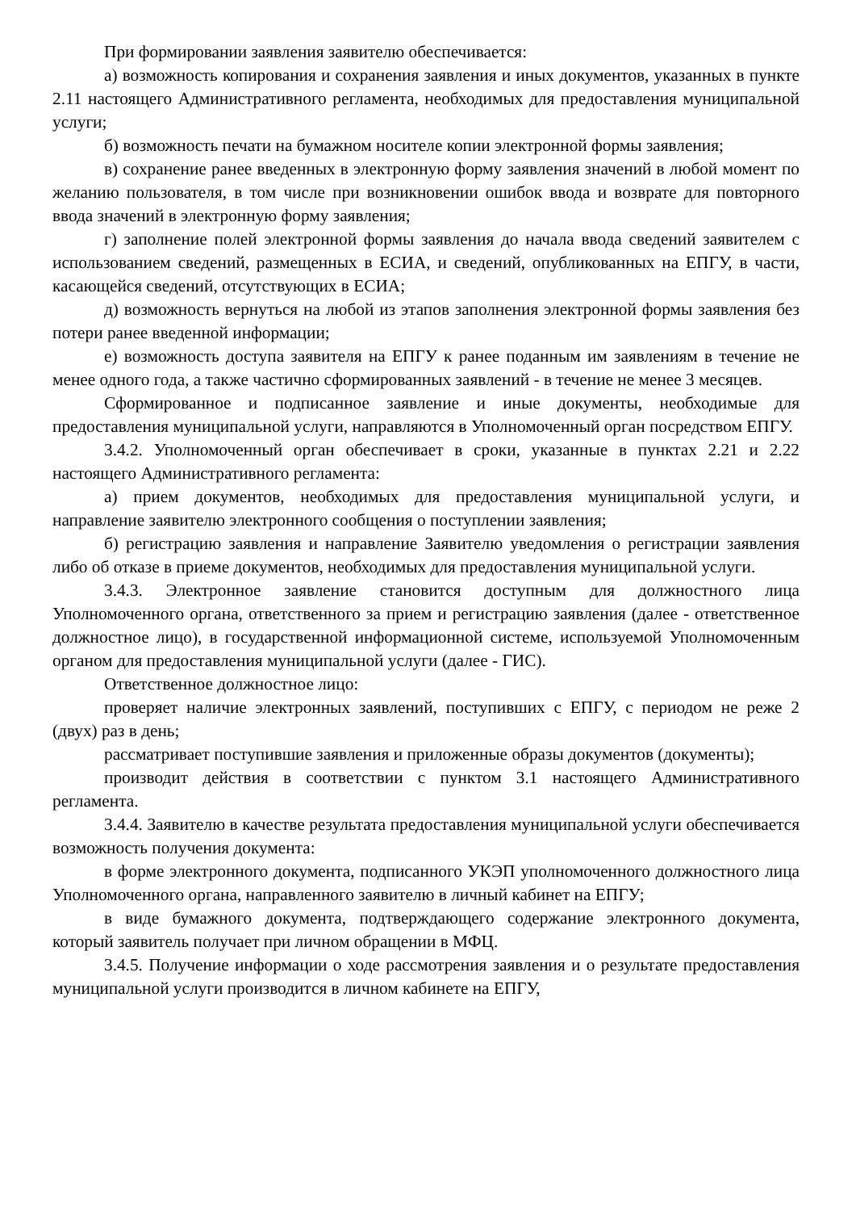При формировании заявления заявителю обеспечивается:
а) возможность копирования и сохранения заявления и иных документов, указанных в пункте 2.11 настоящего Административного регламента, необходимых для предоставления муниципальной услуги;
б) возможность печати на бумажном носителе копии электронной формы заявления;
в) сохранение ранее введенных в электронную форму заявления значений в любой момент по желанию пользователя, в том числе при возникновении ошибок ввода и возврате для повторного ввода значений в электронную форму заявления;
г) заполнение полей электронной формы заявления до начала ввода сведений заявителем с использованием сведений, размещенных в ЕСИА, и сведений, опубликованных на ЕПГУ, в части, касающейся сведений, отсутствующих в ЕСИА;
д) возможность вернуться на любой из этапов заполнения электронной формы заявления без потери ранее введенной информации;
е) возможность доступа заявителя на ЕПГУ к ранее поданным им заявлениям в течение не менее одного года, а также частично сформированных заявлений - в течение не менее 3 месяцев.
Сформированное и подписанное заявление и иные документы, необходимые для предоставления муниципальной услуги, направляются в Уполномоченный орган посредством ЕПГУ.
3.4.2. Уполномоченный орган обеспечивает в сроки, указанные в пунктах 2.21 и 2.22 настоящего Административного регламента:
а) прием документов, необходимых для предоставления муниципальной услуги, и направление заявителю электронного сообщения о поступлении заявления;
б) регистрацию заявления и направление Заявителю уведомления о регистрации заявления либо об отказе в приеме документов, необходимых для предоставления муниципальной услуги.
3.4.3. Электронное заявление становится доступным для должностного лица Уполномоченного органа, ответственного за прием и регистрацию заявления (далее - ответственное должностное лицо), в государственной информационной системе, используемой Уполномоченным органом для предоставления муниципальной услуги (далее - ГИС).
Ответственное должностное лицо:
проверяет наличие электронных заявлений, поступивших с ЕПГУ, с периодом не реже 2 (двух) раз в день;
рассматривает поступившие заявления и приложенные образы документов (документы);
производит действия в соответствии с пунктом 3.1 настоящего Административного регламента.
3.4.4. Заявителю в качестве результата предоставления муниципальной услуги обеспечивается возможность получения документа:
в форме электронного документа, подписанного УКЭП уполномоченного должностного лица Уполномоченного органа, направленного заявителю в личный кабинет на ЕПГУ;
в виде бумажного документа, подтверждающего содержание электронного документа, который заявитель получает при личном обращении в МФЦ.
3.4.5. Получение информации о ходе рассмотрения заявления и о результате предоставления муниципальной услуги производится в личном кабинете на ЕПГУ,